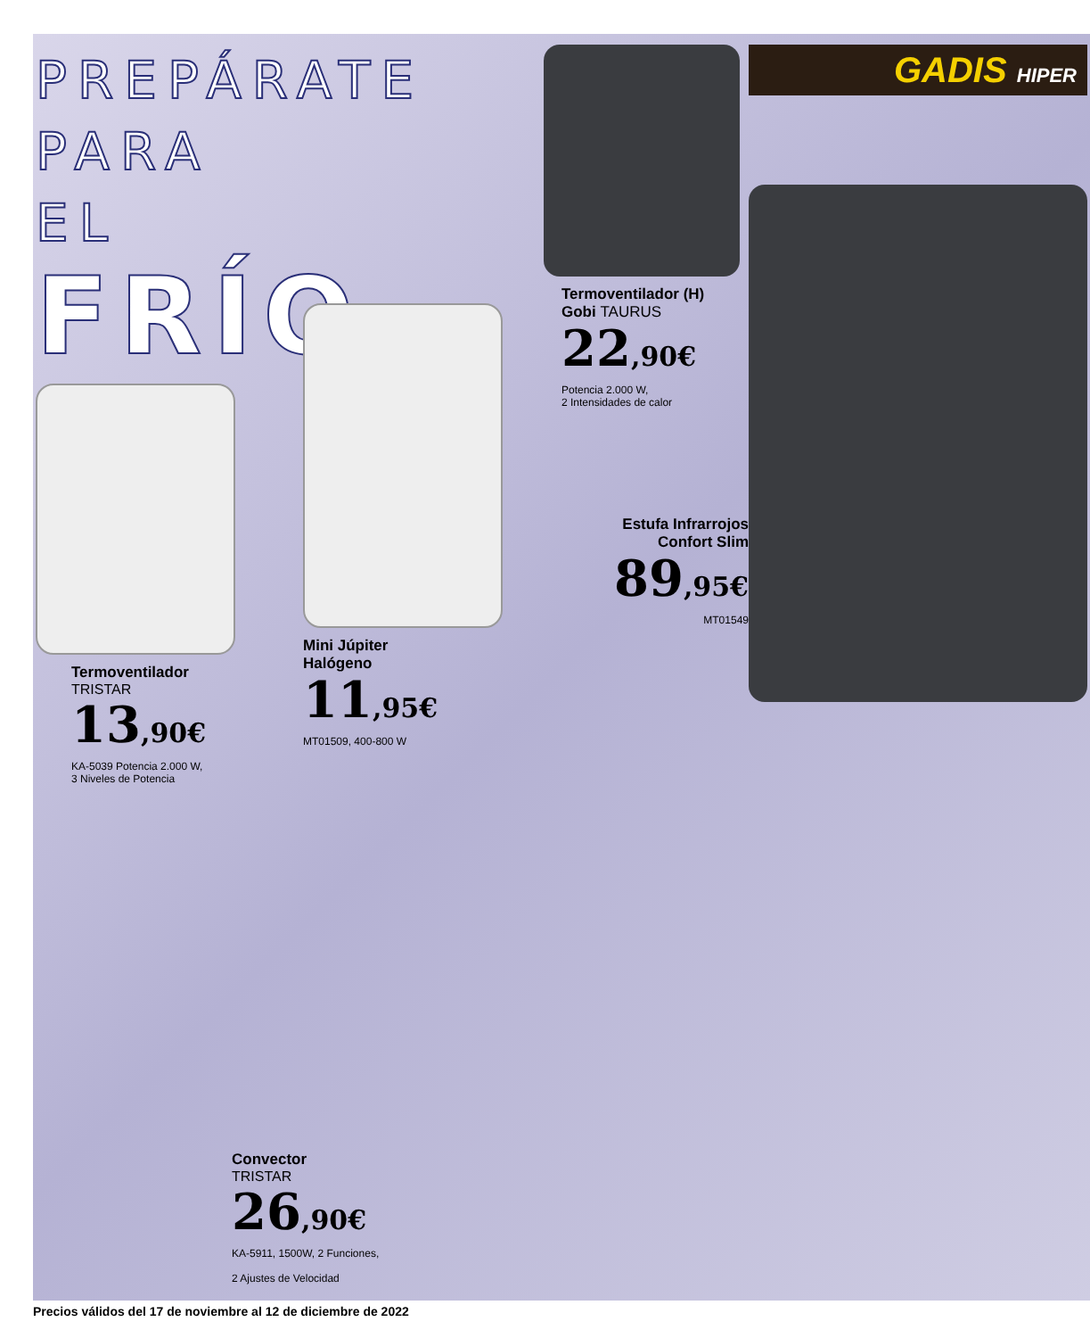PREPÁRATE
PARA EL
FRÍO
Termoventilador
TRISTAR
13,90€
KA-5039 Potencia 2.000 W,
3 Niveles de Potencia
Mini Júpiter
Halógeno
11,95€
MT01509, 400-800 W
Termoventilador (H)
Gobi TAURUS
22,90€
Potencia 2.000 W,
2 Intensidades de calor
Estufa Infrarrojos
Confort Slim
89,95€
MT01549
GADIS HIPER
Convector
TRISTAR
26,90€
KA-5911, 1500W, 2 Funciones,
2 Ajustes de Velocidad
Precios válidos del 17 de noviembre al 12 de diciembre de 2022